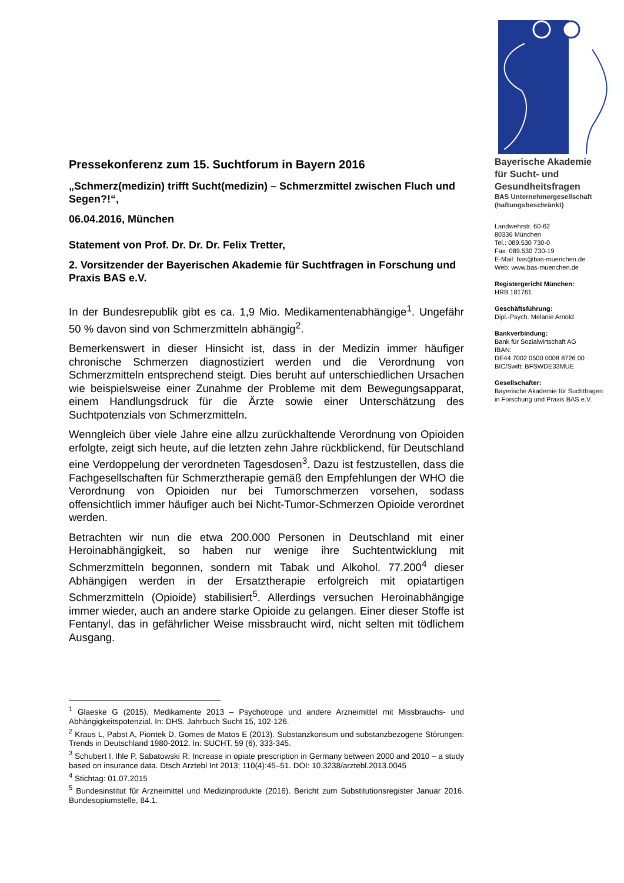Pressekonferenz zum 15. Suchtforum in Bayern 2016
„Schmerz(medizin) trifft Sucht(medizin) – Schmerzmittel zwischen Fluch und Segen?!“,
06.04.2016, München
Statement von Prof. Dr. Dr. Dr. Felix Tretter,
2. Vorsitzender der Bayerischen Akademie für Suchtfragen in Forschung und Praxis BAS e.V.
In der Bundesrepublik gibt es ca. 1,9 Mio. Medikamentenabhängige<sup>1</sup>. Ungefähr 50 % davon sind von Schmerzmitteln abhängig<sup>2</sup>.
Bemerkenswert in dieser Hinsicht ist, dass in der Medizin immer häufiger chronische Schmerzen diagnostiziert werden und die Verordnung von Schmerzmitteln entsprechend steigt. Dies beruht auf unterschiedlichen Ursachen wie beispielsweise einer Zunahme der Probleme mit dem Bewegungsapparat, einem Handlungsdruck für die Ärzte sowie einer Unterschätzung des Suchtpotenzials von Schmerzmitteln.
Wenngleich über viele Jahre eine allzu zurückhaltende Verordnung von Opioiden erfolgte, zeigt sich heute, auf die letzten zehn Jahre rückblickend, für Deutschland eine Verdoppelung der verordneten Tagesdosen<sup>3</sup>. Dazu ist festzustellen, dass die Fachgesellschaften für Schmerztherapie gemäß den Empfehlungen der WHO die Verordnung von Opioiden nur bei Tumorschmerzen vorsehen, sodass offensichtlich immer häufiger auch bei Nicht-Tumor-Schmerzen Opioide verordnet werden.
Betrachten wir nun die etwa 200.000 Personen in Deutschland mit einer Heroinabhängigkeit, so haben nur wenige ihre Suchtentwicklung mit Schmerzmitteln begonnen, sondern mit Tabak und Alkohol. 77.200<sup>4</sup> dieser Abhängigen werden in der Ersatztherapie erfolgreich mit opiatartigen Schmerzmitteln (Opioide) stabilisiert<sup>5</sup>. Allerdings versuchen Heroinabhängige immer wieder, auch an andere starke Opioide zu gelangen. Einer dieser Stoffe ist Fentanyl, das in gefährlicher Weise missbraucht wird, nicht selten mit tödlichem Ausgang.
<sup>1</sup> Glaeske G (2015). Medikamente 2013 – Psychotrope und andere Arzneimittel mit Missbrauchs- und Abhängigkeitspotenzial. In: DHS. Jahrbuch Sucht 15, 102-126.
<sup>2</sup> Kraus L, Pabst A, Piontek D, Gomes de Matos E (2013). Substanzkonsum und substanzbezogene Störungen: Trends in Deutschland 1980-2012. In: SUCHT. 59 (6), 333-345.
<sup>3</sup> Schubert I, Ihle P, Sabatowski R: Increase in opiate prescription in Germany between 2000 and 2010 – a study based on insurance data. Dtsch Arztebl Int 2013; 110(4):45–51. DOI: 10.3238/arztebl.2013.0045
<sup>4</sup> Stichtag: 01.07.2015
<sup>5</sup> Bundesinstitut für Arzneimittel und Medizinprodukte (2016). Bericht zum Substitutionsregister Januar 2016. Bundesopiumstelle, 84.1.
Bayerische Akademie für Sucht- und Gesundheitsfragen
BAS Unternehmergesellschaft (haftungsbeschränkt)
Landwehrstr. 60-62
80336 München
Tel.: 089.530 730-0
Fax: 089.530 730-19
E-Mail: bas@bas-muenchen.de
Web: www.bas-muenchen.de
Registergericht München:
HRB 181761
Geschäftsführung:
Dipl.-Psych. Melanie Arnold
Bankverbindung:
Bank für Sozialwirtschaft AG
IBAN:
DE44 7002 0500 0008 8726 00
BIC/Swift: BFSWDE33MUE
Gesellschafter:
Bayerische Akademie für Suchtfragen in Forschung und Praxis BAS e.V.